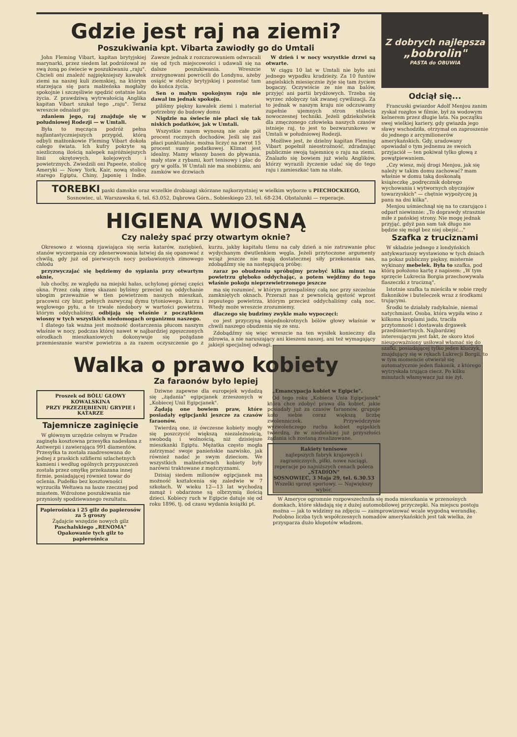Gdzie jest raj na ziemi?
Poszukiwania kpt. Vibarta zawiodły go do Umtali
John Fleming Vibart, kapitan brytyjskiej marynarki, przez siedem lat podróżował ze swą żoną po świecie w poszukiwaniu „raju". Chcieli oni znaleźć najpiękniejszy kawałek ziemi na naszej kuli ziemskiej, na którym starzejąca się para małżeńska mogłaby spokojnie i szczęśliwie spędzić ostatnie lata życia. Z prawdziwą wytrwałością Anglika kapitan Vibart szukał tego „raju". Teraz wreszcie odnalazł go:
zdaniem jego, raj znajduje się w południowej Rodezji — w Umtali.
Była to męcząca podróż pełna najfantastyczniejszych przygód, którą odbyli małżonkowie Fleming Vibart dokoła całego świata. Ich kufry pokryte są niezliczoną ilością nalepek najróżniejszych linii okrętowych, kolejowych i powietrznych. Zwiedzili oni Papeete, stolicę Ameryki — Nowy York, Kair, nową stolicę starego Egiptu, Chiny, Japonię i Indie. Zawsze jednak z rozczarowaniem odwracali się od tych miejscowości i udawali się na dalsze poszukiwania. Wreszcie zrezygnowani powrócili do Londynu, ażeby osiąść w stolicy brytyjskiej i pozostać tam do końca życia.
Sen o małym spokojnym raju nie dawał im jednak spokoju.
pilišmy piękny kawałek ziemi i materiał potrzebny do budowy domu
Nigdzie na świecie nie płaci się tak niskich podatków, jak w Umtali.
Wszystkie razem wynoszą nie całe pół procent rocznych dochodów. Jeśli się zaś płaci punktualnie, można liczyć na zwrot 15 procent sumy podatkowej. Klimat jest idealny. Mamy własny basen do pływania, mały staw z rybami, kort tenisowy i plac do gry w golfa. W Umtali nie ma snobizmu, ani zamków we drzwiach
W dzień i w nocy wszystkie drzwi są otwarte.
W ciągu 10 lat w Umtali nie było ani jednego wypadku kradzieży. Za 10 funtów angielskich miesięcznie żyje się tam życiem bogaczy. Oczywiście ze nie ma balów, przyjęć ani partii brydżowych. Trzeba się wyrzec zdobyczy tak zwanej cywilizacji. Za to jednak w naszym kraju nie odczuwamy zupełnie ujemnych stron stulecia nowoczesnej techniki. Jeżeli gdziekolwiek dla zmęczonego człowieka naszych czasów istnieje raj, to jest to bezwarunkowo w Umtali w południowej Rodezji.
Możliwe jest, że dzielny kapitan Fleming Vibart popełnił nieostrożność, zdradzając publicznie swoją tajemnicę o raju na ziemi. Znalazło się bowiem już wielu Anglików, którzy wyrazili życzenie udać się do tego raju i zamieszkać tam na stałe.
TOREBKI paski damskie oraz wszelkie drobiazgi skórzane najkorzystniej w wielkim wyborze u PIECHOCKIEGO, Sosnowiec, ul. Warszawska 6, tel. 63.052, Dąbrowa Górn., Sobieskiego 23, tel. 68-234. Obstalunki — reperacje.
HIGIENA WIOSNĄ
Czy należy spać przy otwartym oknie?
Okresowo z wiosną zjawiająca się seria katarów, zaziębień, stanów wyczerpania czy zdenerwowania łatwiej da się opanować z chwilą, gdy już od pierwszych nocy pozbawionych zimowego chłodu
przyzwyczajać się będziemy do sypiania przy otwartym oknie,
lub choćby, ze względu na miejski hałas, uchylonej górnej części okna. Przez całą zimę skazani byliśmy przecież na oddychanie ubogim przeważnie w tlen powietrzem naszych mieszkań, pracowni czy biur, pełnych zazwyczaj dymu tytoniowego, kurzu i węglowego pyłu, a te trwałe niedobory w wartości powietrza, którym oddychaliśmy, odbijają się właśnie z początkiem wiosny w tych wszystkich niedomogach organizmu naszego.
I dlatego tak ważna jest możność dostarczenia płucom naszym właśnie w nocy, podczas której nawet w najbardziej zgęszczonych ośrodkach mieszkaniowych dokonywuje się pożądane przemieszanie warstw powietrza a za razem oczyszczenie go z kurzu, jakby kapitału tlenu na cały dzień a nie zatruwanie płuc wydychanym dwutlenkiem węgla. Jeżeli przytoczone argumenty wciąż jeszcze nie mają dostatecznej siły przekonania nas, zdobądźmy się na następującą próbę:
zaraz po obudzeniu spróbujmy przebyć kilka minut na powietrzu głęboko oddychając, a potem wejdźmy do tego właśnie pokoju nieprzewietrzonego jeszcze
ma się rozumieć, w którym przespaliśmy całą noc przy szczelnie zamkniętych oknach. Przerazi nas z pewnością gęstość wprost zepsutego powietrza, którym przecież oddychaliśmy całą noc. Wtedy może wreszcie zrozumiemy,
dlaczego się budzimy zwykle mało wypoczęci:
co jest przyczyną niejednokrotnych bólów głowy właśnie w chwili naszego obudzenia się ze snu.
Zdobądźmy się więc wreszcie na ten wysiłek konieczny dla zdrowia, a nie naruszający ani kieszeni naszej, ani też wymagający jakiejś specjalnej odwagi.
Walka o prawo kobiety
Za faraonów było lepiej
Proszek od BÓLU GŁOWY KOWALSKINA
PRZY PRZEZIĘBIENIU GRYPIE i KATARZE
Tajemnicze zaginięcie
W głównym urzędzie celnym w Pradze zaginęła kosztowna przesyłka nadesłana z Antwerpii i zawierająca 991 diamentów. Przesyłka ta została zaadresowana do jednej z praskich szlifierni szlachetnych kamieni i według ogólnych przypuszczeń została przez omyłkę przekazana innej firmie, posiadającej również towar do oclenia. Pudełko bez kosztowności wyrzuciła Wełtawa na łasze rzecznej pod miastem. Wdrożone poszukiwania nie przyniosły spodziewanego rezultatu.
Papierośnica i 25 gilz do papierosów za 5 groszy
Żądajcie wszędzie nowych gilz
Paschalskiego „RENOMA"
Opakowanie tych gilz to papierośnica
Dziwne zapewne dla europejek wydadzą się „żądania" egipcjanek zrzeszonych w „Kobiecej Unii Egipcjanek".
Żądają one bowiem praw, które posiadały egipcjanki jeszcze za czasów faraonów.
Twierdzą one, iż ówczesne kobiety mogły się poszczycić większą niezależnością, swobodą i wolnością, niż dzisiejsze mieszkanki Egiptu. Mężatka często mogła zatrzymać swoje panieńskie nazwisko, jak również nadać je swym dzieciom. We wszystkich małżeństwach kobiety były narówni traktowane z mężczyznami.
Dzisiaj siedem milionów egipcjanek ma możność kształcenia się zaledwie w 7 szkołach. W wieku 12—13 lat wychodzą zamąż i obdarzone są olbrzymią ilością dzieci. Kobiecy ruch w Egipcie datuje się od roku 1896, tj. od czasu wydania książki pt.
„Emancypacja kobiet w Egipcie".
Od tego roku „Kobieca Unia Egipcjanek" która chce zdobyć prawa dla kobiet, jakie posiadały już za czasów faraonów, grupuje koło siebie coraz większą liczbę zwolenniczek. Przywódczynie wyzwoleńczego ruchu kobiet egipskich twierdzą, że w niedalekiej już przyszłości żądania ich zostaną zrealizowane.
Rakiety tenisowe
najlepszych fabryk krajowych i zagranicznych, piłki, nowe naciągi, reperacje po najniższych cenach poleca „STADION"
SOSNOWIEC, 3 Maja 29, tel. 6.30.53
Wszelki sprzęt sportowy. — Największy wybór.
Z dobrych najlepsza
„bobrolin"
PASTA do OBUWIA
Odciął się...
Francuski gwiazdor Adolf Menjou zanim zyskał rozgłos w filmie, był za wodowym kelnerem przez długie lata. Na początku swej wielkiej kariery, gdy gwiazda jego sławy wschodziła, otrzymał on zaproszenie do jednego z arcymilionerów amerykańskich. Gdy, uradowany opowiadał o tym jednemu ze swoich przyjaciół — ten pokiwał tylko głową z powątpiewaniem.
„Czy wiesz, mój drogi Menjou, jak się należy w takim domu zachować? mam właśnie w domu taką doskonałą książeczkę „podręcznik dobrego wychowania i wytwornych obyczajów towarzyskich" — chętnie wypożyczę ją panu na dni kilka".
Menjou uśmiechnął się na to czarująco i odparł niewinnie: „To doprawdy strasznie miłe z pańskiej strony. Nie mogę jednak przyjąć, gdyż pan sam tak długo nie będzie się mógł bez niej obejść..."
Szafka z truciznami
W składzie jednego z londyńskich antykwariuszy wystawiono w tych dniach na pokaz publiczny piękny, misternie wykinany mebelek. Była to szafka, pod którą położono kartę z napisem: „W tym sprzęcie Lukrecia Borgia przechowywała flaszeczki z trucizną".
Istotnie szafka ta mieściła w sobie rzędy flakoników i buteleczek wraz z środkami trującymi.
Środki te działały radykalnie, niemal natychmiast. Osoba, która wypiła wino z kilkoma kroplami jadu, traciła przytomność i dostawała drgawek przedśmiertnych. Najbardziej interesującym jest fakt, że skoro ktoś nieupoważniony usiłował włamać się do szafki, posiadającej tylko jeden kluczyk, znajdujący się w rękach Lukrecji Borgii, to w tym momencie otwierał się automatycznie jeden flakonik, z którego wytryskała trująca ciecz. Po kilku minutach włamywacz już nie żył.
W Ameryce ogromnie rozpowszechniła się moda mieszkania w przenośnych domkach, które składają się z dużej automobilowej przyczepki. Na miejscu postoju można — jak to widzimy na zdjęciu — zaimprowizować wcale wygodną werandkę. Podobno liczba tych współczesnych nomadów amerykańskich jest tak wielka, że przysparza dużo kłopotów władzom.